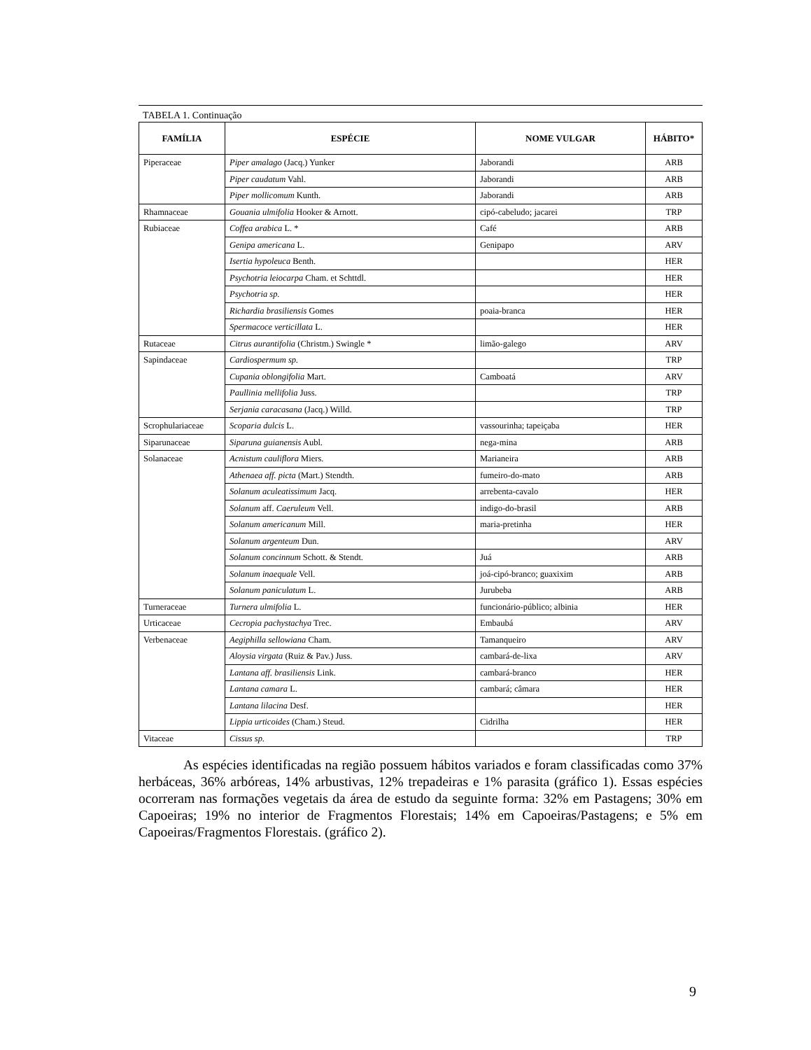TABELA 1. Continuação
| FAMÍLIA | ESPÉCIE | NOME VULGAR | HÁBITO* |
| --- | --- | --- | --- |
| Piperaceae | Piper amalago (Jacq.) Yunker | Jaborandi | ARB |
| | Piper caudatum Vahl. | Jaborandi | ARB |
| | Piper mollicomum Kunth. | Jaborandi | ARB |
| Rhamnaceae | Gouania ulmifolia Hooker & Arnott. | cipó-cabeludo; jacarei | TRP |
| Rubiaceae | Coffea arabica L. * | Café | ARB |
| | Genipa americana L. | Genipapo | ARV |
| | Isertia hypoleuca Benth. | | HER |
| | Psychotria leiocarpa Cham. et Schttdl. | | HER |
| | Psychotria sp. | | HER |
| | Richardia brasiliensis Gomes | poaia-branca | HER |
| | Spermacoce verticillata L. | | HER |
| Rutaceae | Citrus aurantifolia (Christm.) Swingle * | limão-galego | ARV |
| Sapindaceae | Cardiospermum sp. | | TRP |
| | Cupania oblongifolia Mart. | Camboatá | ARV |
| | Paullinia mellifolia Juss. | | TRP |
| | Serjania caracasana (Jacq.) Willd. | | TRP |
| Scrophulariaceae | Scoparia dulcis L. | vassourinha; tapeiçaba | HER |
| Siparunaceae | Siparuna guianensis Aubl. | nega-mina | ARB |
| Solanaceae | Acnistum cauliflora Miers. | Marianeira | ARB |
| | Athenaea aff. picta (Mart.) Stendth. | fumeiro-do-mato | ARB |
| | Solanum aculeatissimum Jacq. | arrebenta-cavalo | HER |
| | Solanum aff. Caeruleum Vell. | indigo-do-brasil | ARB |
| | Solanum americanum Mill. | maria-pretinha | HER |
| | Solanum argenteum Dun. | | ARV |
| | Solanum concinnum Schott. & Stendt. | Juá | ARB |
| | Solanum inaequale Vell. | joá-cipó-branco; guaxixim | ARB |
| | Solanum paniculatum L. | Jurubeba | ARB |
| Turneraceae | Turnera ulmifolia L. | funcionário-público; albinia | HER |
| Urticaceae | Cecropia pachystachya Trec. | Embaubá | ARV |
| Verbenaceae | Aegiphilla sellowiana Cham. | Tamanqueiro | ARV |
| | Aloysia virgata (Ruiz & Pav.) Juss. | cambará-de-lixa | ARV |
| | Lantana aff. brasiliensis Link. | cambará-branco | HER |
| | Lantana camara L. | cambará; câmara | HER |
| | Lantana lilacina Desf. | | HER |
| | Lippia urticoides (Cham.) Steud. | Cidrilha | HER |
| Vitaceae | Cissus sp. | | TRP |
As espécies identificadas na região possuem hábitos variados e foram classificadas como 37% herbáceas, 36% arbóreas, 14% arbustivas, 12% trepadeiras e 1% parasita (gráfico 1). Essas espécies ocorreram nas formações vegetais da área de estudo da seguinte forma: 32% em Pastagens; 30% em Capoeiras; 19% no interior de Fragmentos Florestais; 14% em Capoeiras/Pastagens; e 5% em Capoeiras/Fragmentos Florestais. (gráfico 2).
9